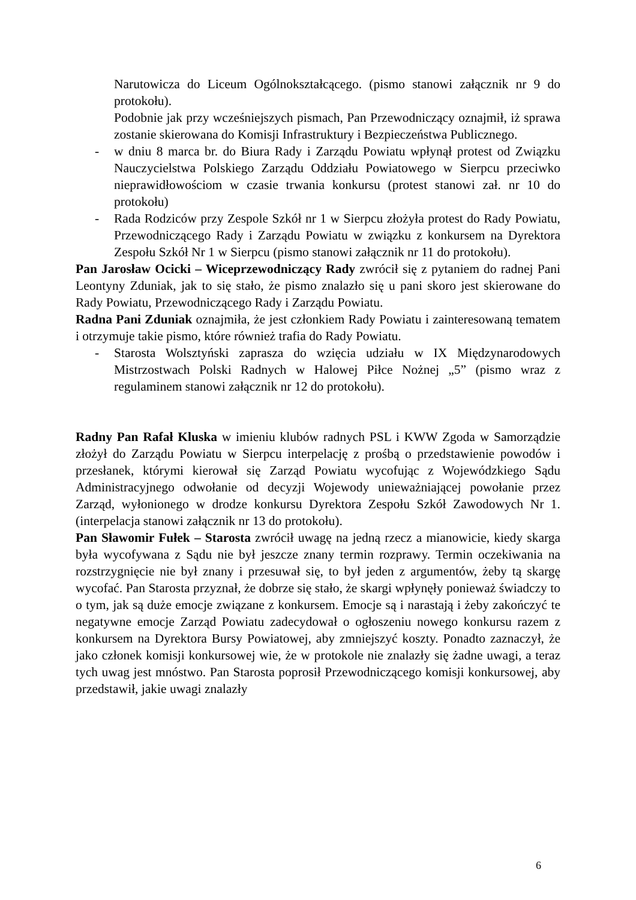Narutowicza do Liceum Ogólnokształcącego. (pismo stanowi załącznik nr 9 do protokołu).
Podobnie jak przy wcześniejszych pismach, Pan Przewodniczący oznajmił, iż sprawa zostanie skierowana do Komisji Infrastruktury i Bezpieczeństwa Publicznego.
- w dniu 8 marca br. do Biura Rady i Zarządu Powiatu wpłynął protest od Związku Nauczycielstwa Polskiego Zarządu Oddziału Powiatowego w Sierpcu przeciwko nieprawidłowościom w czasie trwania konkursu (protest stanowi zał. nr 10 do protokołu)
- Rada Rodziców przy Zespole Szkół nr 1 w Sierpcu złożyła protest do Rady Powiatu, Przewodniczącego Rady i Zarządu Powiatu w związku z konkursem na Dyrektora Zespołu Szkół Nr 1 w Sierpcu (pismo stanowi załącznik nr 11 do protokołu).
Pan Jarosław Ocicki – Wiceprzewodniczący Rady zwrócił się z pytaniem do radnej Pani Leontyny Zduniak, jak to się stało, że pismo znalazło się u pani skoro jest skierowane do Rady Powiatu, Przewodniczącego Rady i Zarządu Powiatu.
Radna Pani Zduniak oznajmiła, że jest członkiem Rady Powiatu i zainteresowaną tematem i otrzymuje takie pismo, które również trafia do Rady Powiatu.
- Starosta Wolsztyński zaprasza do wzięcia udziału w IX Międzynarodowych Mistrzostwach Polski Radnych w Halowej Piłce Nożnej „5” (pismo wraz z regulaminem stanowi załącznik nr 12 do protokołu).
Radny Pan Rafał Kluska w imieniu klubów radnych PSL i KWW Zgoda w Samorządzie złożył do Zarządu Powiatu w Sierpcu interpelację z prośbą o przedstawienie powodów i przesłanek, którymi kierował się Zarząd Powiatu wycofując z Wojewódzkiego Sądu Administracyjnego odwołanie od decyzji Wojewody unieważniającej powołanie przez Zarząd, wyłonionego w drodze konkursu Dyrektora Zespołu Szkół Zawodowych Nr 1. (interpelacja stanowi załącznik nr 13 do protokołu).
Pan Sławomir Fułek – Starosta zwrócił uwagę na jedną rzecz a mianowicie, kiedy skarga była wycofywana z Sądu nie był jeszcze znany termin rozprawy. Termin oczekiwania na rozstrzygnięcie nie był znany i przesuwał się, to był jeden z argumentów, żeby tą skargę wycofać. Pan Starosta przyznał, że dobrze się stało, że skargi wpłynęły ponieważ świadczy to o tym, jak są duże emocje związane z konkursem. Emocje są i narastają i żeby zakończyć te negatywne emocje Zarząd Powiatu zadecydował o ogłoszeniu nowego konkursu razem z konkursem na Dyrektora Bursy Powiatowej, aby zmniejszyć koszty. Ponadto zaznaczył, że jako członek komisji konkursowej wie, że w protokole nie znalazły się żadne uwagi, a teraz tych uwag jest mnóstwo. Pan Starosta poprosił Przewodniczącego komisji konkursowej, aby przedstawił, jakie uwagi znalazły
6